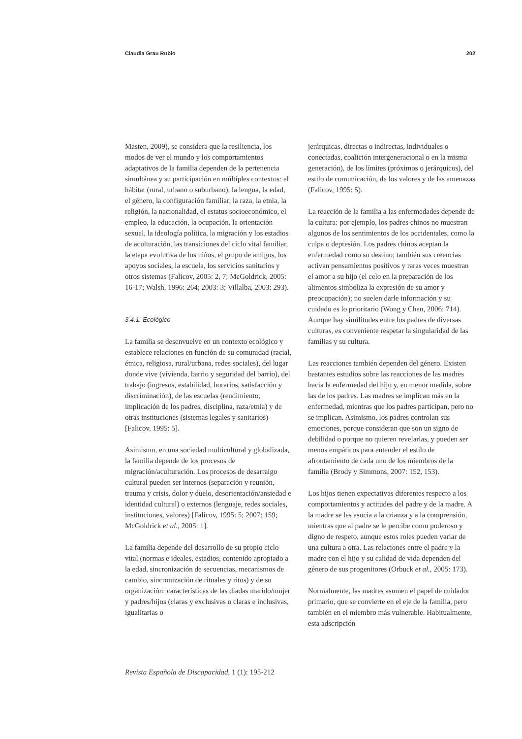Claudia Grau Rubio 202
Masten, 2009), se considera que la resiliencia, los modos de ver el mundo y los comportamientos adaptativos de la familia dependen de la pertenencia simultánea y su participación en múltiples contextos: el hábitat (rural, urbano o suburbano), la lengua, la edad, el género, la configuración familiar, la raza, la etnia, la religión, la nacionalidad, el estatus socioeconómico, el empleo, la educación, la ocupación, la orientación sexual, la ideología política, la migración y los estadios de aculturación, las transiciones del ciclo vital familiar, la etapa evolutiva de los niños, el grupo de amigos, los apoyos sociales, la escuela, los servicios sanitarios y otros sistemas (Falicov, 2005: 2, 7; McGoldrick, 2005: 16-17; Walsh, 1996: 264; 2003: 3; Villalba, 2003: 293).
3.4.1. Ecológico
La familia se desenvuelve en un contexto ecológico y establece relaciones en función de su comunidad (racial, étnica, religiosa, rural/urbana, redes sociales), del lugar donde vive (vivienda, barrio y seguridad del barrio), del trabajo (ingresos, estabilidad, horarios, satisfacción y discriminación), de las escuelas (rendimiento, implicación de los padres, disciplina, raza/etnia) y de otras instituciones (sistemas legales y sanitarios) [Falicov, 1995: 5].
Asimismo, en una sociedad multicultural y globalizada, la familia depende de los procesos de migración/aculturación. Los procesos de desarraigo cultural pueden ser internos (separación y reunión, trauma y crisis, dolor y duelo, desorientación/ansiedad e identidad cultural) o externos (lenguaje, redes sociales, instituciones, valores) [Falicov, 1995: 5; 2007: 159; McGoldrick et al., 2005: 1].
La familia depende del desarrollo de su propio ciclo vital (normas e ideales, estadios, contenido apropiado a la edad, sincronización de secuencias, mecanismos de cambio, sincronización de rituales y ritos) y de su organización: características de las diadas marido/mujer y padres/hijos (claras y exclusivas o claras e inclusivas, igualitarias o
jerárquicas, directas o indirectas, individuales o conectadas, coalición intergeneracional o en la misma generación), de los límites (próximos o jerárquicos), del estilo de comunicación, de los valores y de las amenazas (Falicov, 1995: 5).
La reacción de la familia a las enfermedades depende de la cultura: por ejemplo, los padres chinos no muestran algunos de los sentimientos de los occidentales, como la culpa o depresión. Los padres chinos aceptan la enfermedad como su destino; también sus creencias activan pensamientos positivos y raras veces muestran el amor a su hijo (el celo en la preparación de los alimentos simboliza la expresión de su amor y preocupación); no suelen darle información y su cuidado es lo prioritario (Wong y Chan, 2006: 714). Aunque hay similitudes entre los padres de diversas culturas, es conveniente respetar la singularidad de las familias y su cultura.
Las reacciones también dependen del género. Existen bastantes estudios sobre las reacciones de las madres hacia la enfermedad del hijo y, en menor medida, sobre las de los padres. Las madres se implican más en la enfermedad, mientras que los padres participan, pero no se implican. Asimismo, los padres controlan sus emociones, porque consideran que son un signo de debilidad o porque no quieren revelarlas, y pueden ser menos empáticos para entender el estilo de afrontamiento de cada uno de los miembros de la familia (Brody y Simmons, 2007: 152, 153).
Los hijos tienen expectativas diferentes respecto a los comportamientos y actitudes del padre y de la madre. A la madre se les asocia a la crianza y a la comprensión, mientras que al padre se le percibe como poderoso y digno de respeto, aunque estos roles pueden variar de una cultura a otra. Las relaciones entre el padre y la madre con el hijo y su calidad de vida dependen del género de sus progenitores (Orbuck et al., 2005: 173).
Normalmente, las madres asumen el papel de cuidador primario, que se convierte en el eje de la familia, pero también en el miembro más vulnerable. Habitualmente, esta adscripción
Revista Española de Discapacidad, 1 (1): 195-212